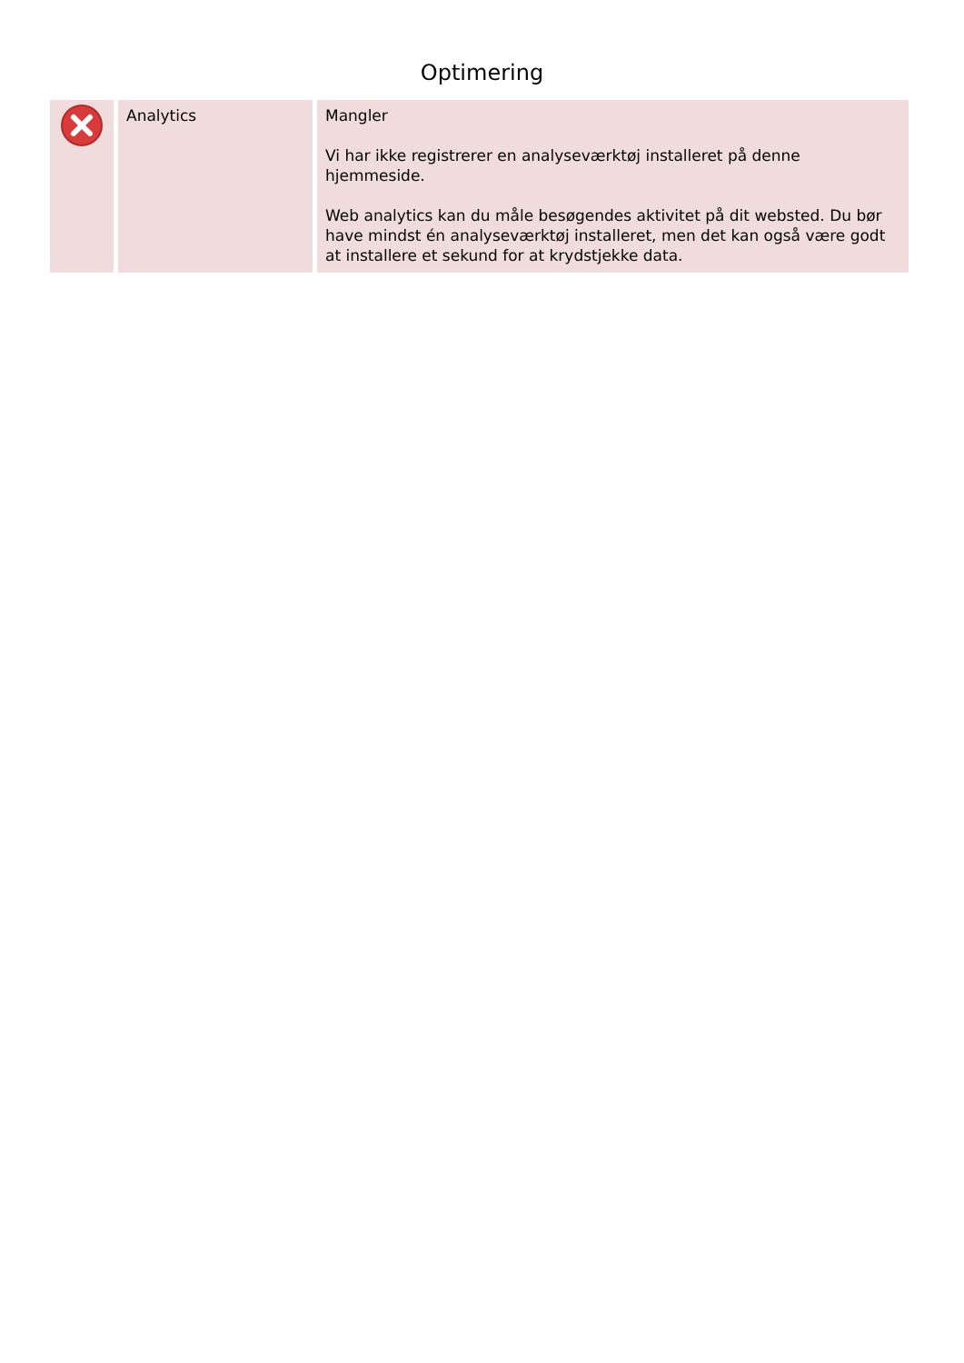Optimering
| | Analytics | Mangler Vi har ikke registrerer en analyseværktøj installeret på denne hjemmeside. Web analytics kan du måle besøgendes aktivitet på dit websted. Du bør have mindst én analyseværktøj installeret, men det kan også være godt at installere et sekund for at krydstjekke data. |